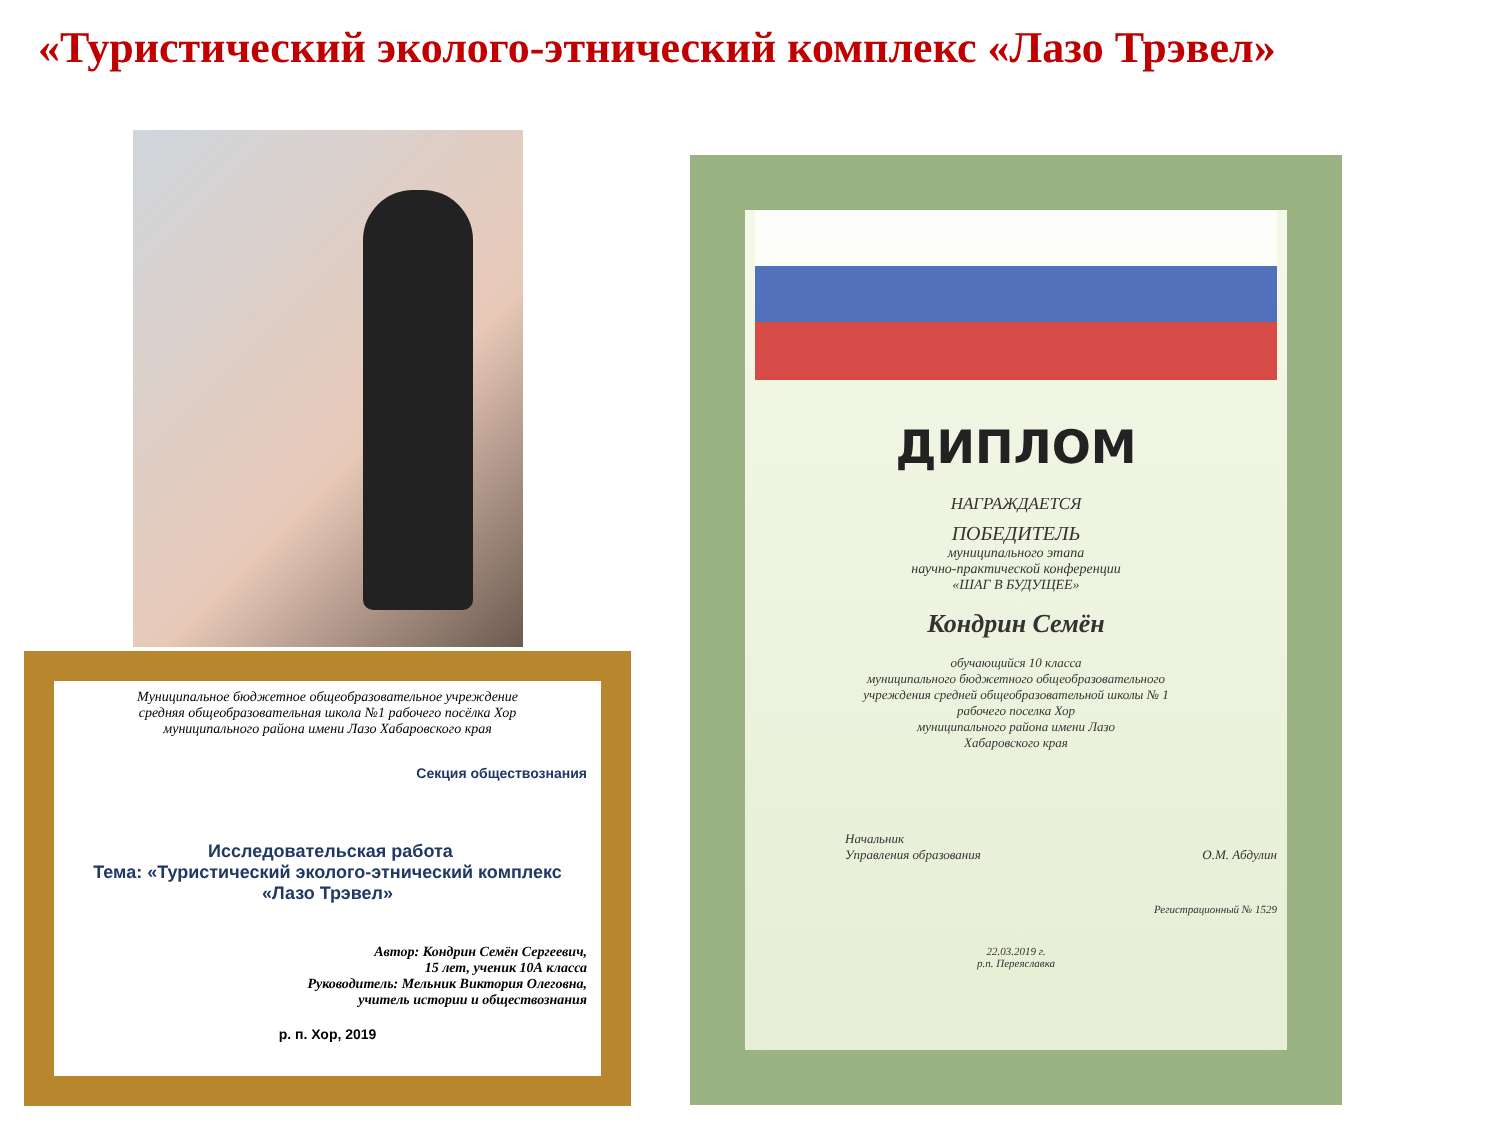«Туристический эколого-этнический комплекс «Лазо Трэвел»
Муниципальное бюджетное общеобразовательное учреждение
средняя общеобразовательная школа №1 рабочего посёлка Хор
муниципального района имени Лазо Хабаровского края
Секция обществознания
Исследовательская работа
Тема: «Туристический эколого-этнический комплекс
«Лазо Трэвел»
Автор: Кондрин Семён Сергеевич,
15 лет, ученик 10А класса
Руководитель: Мельник Виктория Олеговна,
учитель истории и обществознания
р. п. Хор, 2019
ДИПЛОМ
НАГРАЖДАЕТСЯ
ПОБЕДИТЕЛЬ
муниципального этапа
научно-практической конференции
«ШАГ В БУДУЩЕЕ»
Кондрин Семён
обучающийся 10 класса
муниципального бюджетного общеобразовательного
учреждения средней общеобразовательной школы № 1
рабочего поселка Хор
муниципального района имени Лазо
Хабаровского края
Начальник
Управления образования О.М. Абдулин
Регистрационный № 1529
22.03.2019 г.
р.п. Переяславка